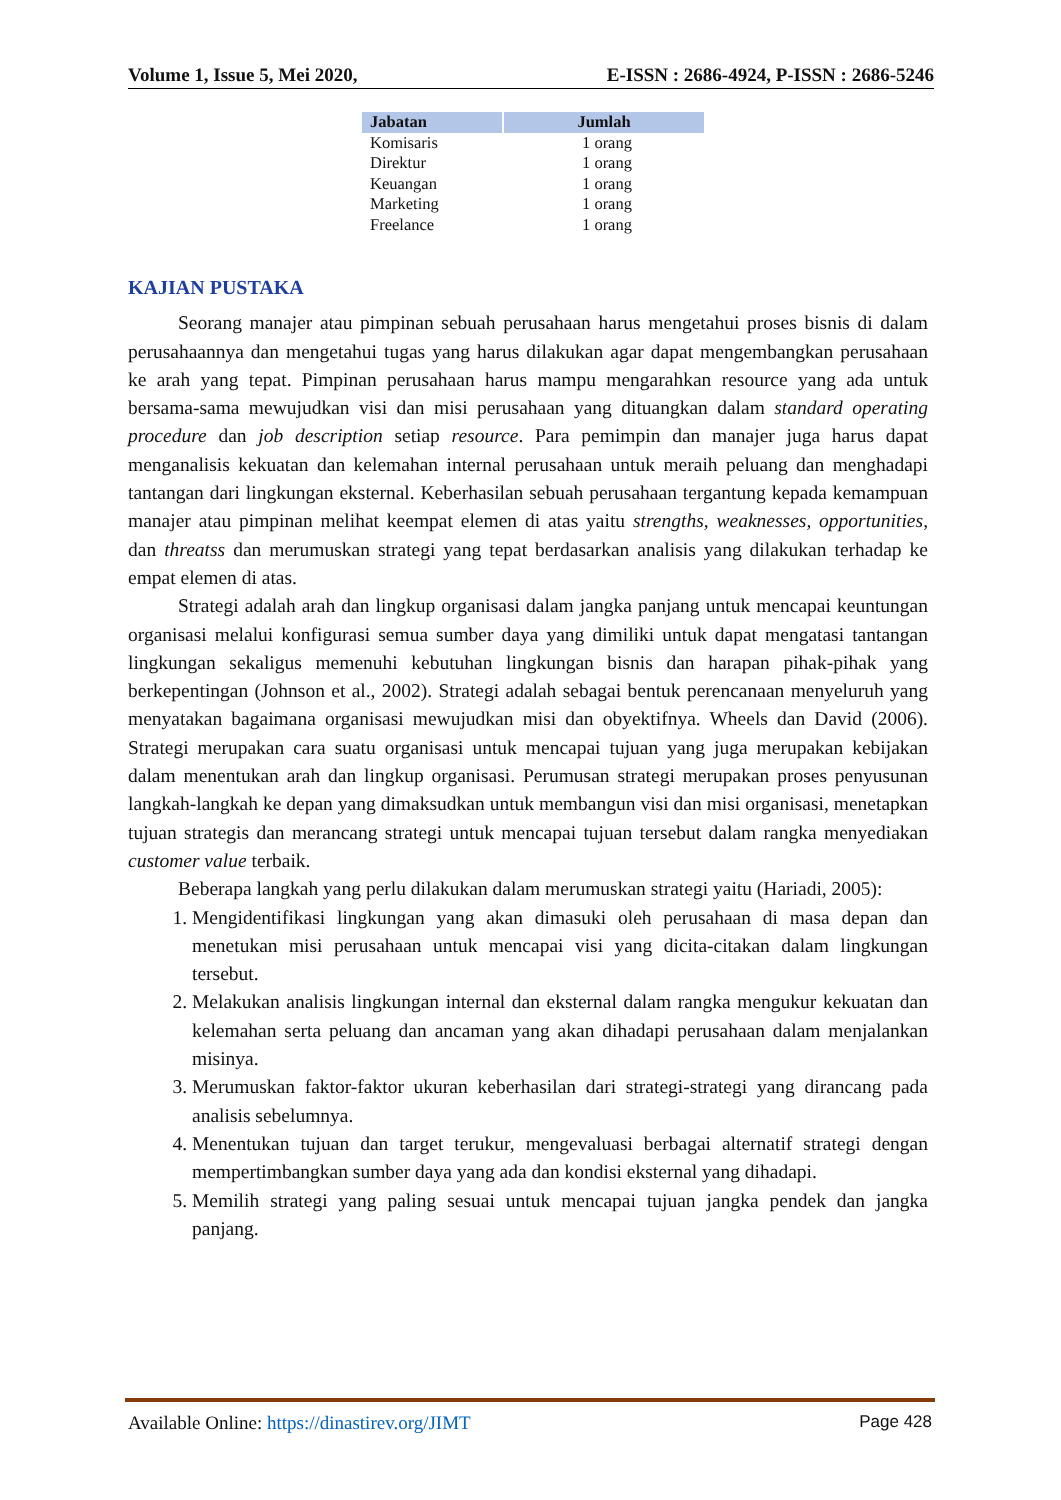Volume 1, Issue 5, Mei 2020, E-ISSN : 2686-4924, P-ISSN : 2686-5246
| Jabatan | Jumlah |
| --- | --- |
| Komisaris | 1 orang |
| Direktur | 1 orang |
| Keuangan | 1 orang |
| Marketing | 1 orang |
| Freelance | 1 orang |
KAJIAN PUSTAKA
Seorang manajer atau pimpinan sebuah perusahaan harus mengetahui proses bisnis di dalam perusahaannya dan mengetahui tugas yang harus dilakukan agar dapat mengembangkan perusahaan ke arah yang tepat. Pimpinan perusahaan harus mampu mengarahkan resource yang ada untuk bersama-sama mewujudkan visi dan misi perusahaan yang dituangkan dalam standard operating procedure dan job description setiap resource. Para pemimpin dan manajer juga harus dapat menganalisis kekuatan dan kelemahan internal perusahaan untuk meraih peluang dan menghadapi tantangan dari lingkungan eksternal. Keberhasilan sebuah perusahaan tergantung kepada kemampuan manajer atau pimpinan melihat keempat elemen di atas yaitu strengths, weaknesses, opportunities, dan threatss dan merumuskan strategi yang tepat berdasarkan analisis yang dilakukan terhadap ke empat elemen di atas.
Strategi adalah arah dan lingkup organisasi dalam jangka panjang untuk mencapai keuntungan organisasi melalui konfigurasi semua sumber daya yang dimiliki untuk dapat mengatasi tantangan lingkungan sekaligus memenuhi kebutuhan lingkungan bisnis dan harapan pihak-pihak yang berkepentingan (Johnson et al., 2002). Strategi adalah sebagai bentuk perencanaan menyeluruh yang menyatakan bagaimana organisasi mewujudkan misi dan obyektifnya. Wheels dan David (2006). Strategi merupakan cara suatu organisasi untuk mencapai tujuan yang juga merupakan kebijakan dalam menentukan arah dan lingkup organisasi. Perumusan strategi merupakan proses penyusunan langkah-langkah ke depan yang dimaksudkan untuk membangun visi dan misi organisasi, menetapkan tujuan strategis dan merancang strategi untuk mencapai tujuan tersebut dalam rangka menyediakan customer value terbaik.
Beberapa langkah yang perlu dilakukan dalam merumuskan strategi yaitu (Hariadi, 2005):
1. Mengidentifikasi lingkungan yang akan dimasuki oleh perusahaan di masa depan dan menetukan misi perusahaan untuk mencapai visi yang dicita-citakan dalam lingkungan tersebut.
2. Melakukan analisis lingkungan internal dan eksternal dalam rangka mengukur kekuatan dan kelemahan serta peluang dan ancaman yang akan dihadapi perusahaan dalam menjalankan misinya.
3. Merumuskan faktor-faktor ukuran keberhasilan dari strategi-strategi yang dirancang pada analisis sebelumnya.
4. Menentukan tujuan dan target terukur, mengevaluasi berbagai alternatif strategi dengan mempertimbangkan sumber daya yang ada dan kondisi eksternal yang dihadapi.
5. Memilih strategi yang paling sesuai untuk mencapai tujuan jangka pendek dan jangka panjang.
Available Online: https://dinastirev.org/JIMT Page 428